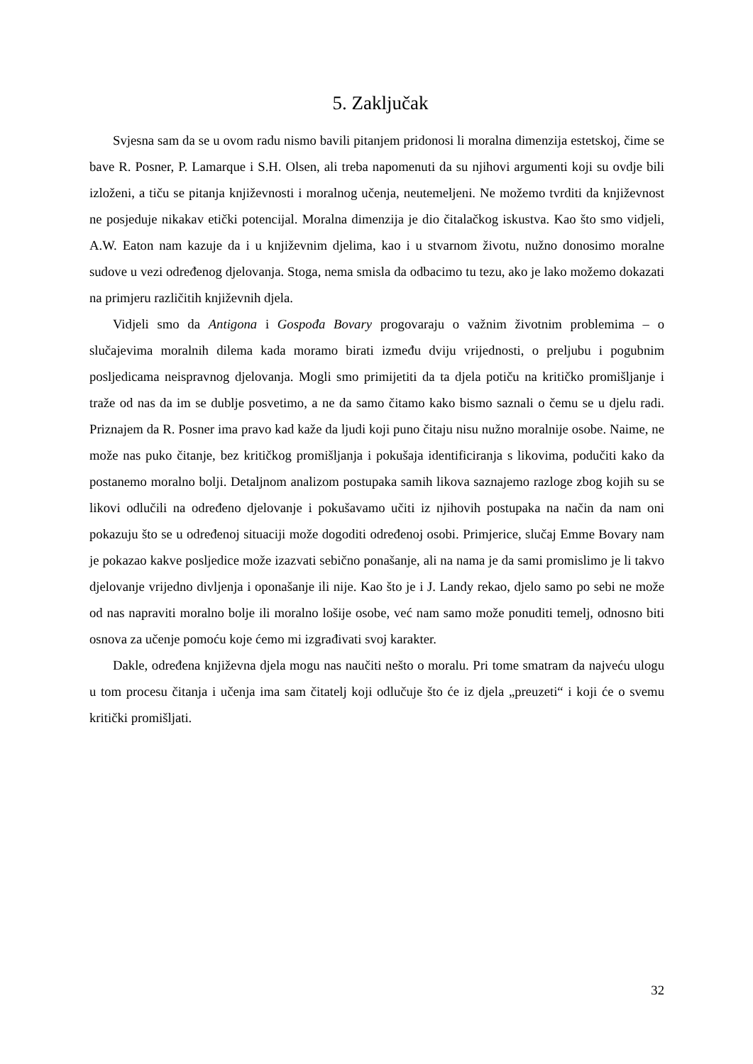5. Zaključak
Svjesna sam da se u ovom radu nismo bavili pitanjem pridonosi li moralna dimenzija estetskoj, čime se bave R. Posner, P. Lamarque i S.H. Olsen, ali treba napomenuti da su njihovi argumenti koji su ovdje bili izloženi, a tiču se pitanja književnosti i moralnog učenja, neutemeljeni. Ne možemo tvrditi da književnost ne posjeduje nikakav etički potencijal. Moralna dimenzija je dio čitalačkog iskustva. Kao što smo vidjeli, A.W. Eaton nam kazuje da i u književnim djelima, kao i u stvarnom životu, nužno donosimo moralne sudove u vezi određenog djelovanja. Stoga, nema smisla da odbacimo tu tezu, ako je lako možemo dokazati na primjeru različitih književnih djela.
Vidjeli smo da Antigona i Gospođa Bovary progovaraju o važnim životnim problemima – o slučajevima moralnih dilema kada moramo birati između dviju vrijednosti, o preljubu i pogubnim posljedicama neispravnog djelovanja. Mogli smo primijetiti da ta djela potiču na kritičko promišljanje i traže od nas da im se dublje posvetimo, a ne da samo čitamo kako bismo saznali o čemu se u djelu radi. Priznajem da R. Posner ima pravo kad kaže da ljudi koji puno čitaju nisu nužno moralnije osobe. Naime, ne može nas puko čitanje, bez kritičkog promišljanja i pokušaja identificiranja s likovima, podučiti kako da postanemo moralno bolji. Detaljnom analizom postupaka samih likova saznajemo razloge zbog kojih su se likovi odlučili na određeno djelovanje i pokušavamo učiti iz njihovih postupaka na način da nam oni pokazuju što se u određenoj situaciji može dogoditi određenoj osobi. Primjerice, slučaj Emme Bovary nam je pokazao kakve posljedice može izazvati sebično ponašanje, ali na nama je da sami promislimo je li takvo djelovanje vrijedno divljenja i oponašanje ili nije. Kao što je i J. Landy rekao, djelo samo po sebi ne može od nas napraviti moralno bolje ili moralno lošije osobe, već nam samo može ponuditi temelj, odnosno biti osnova za učenje pomoću koje ćemo mi izgrađivati svoj karakter.
Dakle, određena književna djela mogu nas naučiti nešto o moralu. Pri tome smatram da najveću ulogu u tom procesu čitanja i učenja ima sam čitatelj koji odlučuje što će iz djela „preuzeti“ i koji će o svemu kritički promišljati.
32